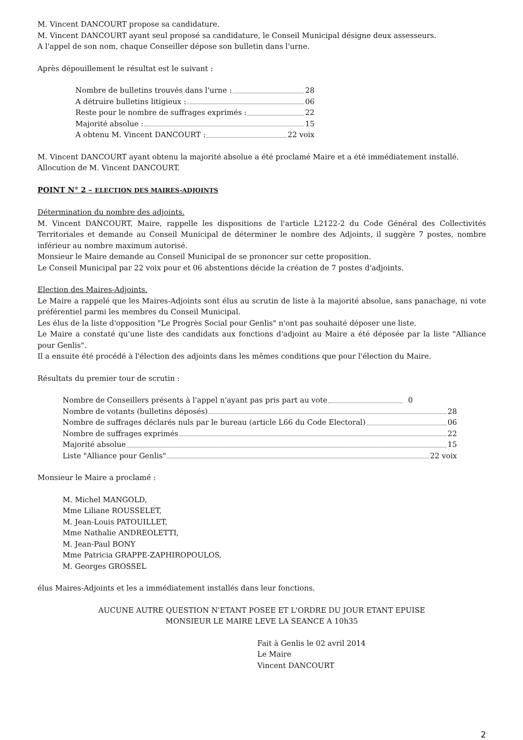M. Vincent DANCOURT propose sa candidature.
M. Vincent DANCOURT ayant seul proposé sa candidature, le Conseil Municipal désigne deux assesseurs.
A l'appel de son nom, chaque Conseiller dépose son bulletin dans l'urne.
Après dépouillement le résultat est le suivant :
Nombre de bulletins trouvés dans l'urne : 28
A détruire bulletins litigieux : 06
Reste pour le nombre de suffrages exprimés : 22
Majorité absolue : 15
A obtenu M. Vincent DANCOURT : 22 voix
M. Vincent DANCOURT ayant obtenu la majorité absolue a été proclamé Maire et a été immédiatement installé.
Allocution de M. Vincent DANCOURT.
POINT N° 2 – ELECTION DES MAIRES-ADJOINTS
Détermination du nombre des adjoints.
M. Vincent DANCOURT, Maire, rappelle les dispositions de l'article L2122-2 du Code Général des Collectivités Territoriales et demande au Conseil Municipal de déterminer le nombre des Adjoints, il suggère 7 postes, nombre inférieur au nombre maximum autorisé.
Monsieur le Maire demande au Conseil Municipal de se prononcer sur cette proposition.
Le Conseil Municipal par 22 voix pour et 06 abstentions décide la création de 7 postes d'adjoints.
Election des Maires-Adjoints.
Le Maire a rappelé que les Maires-Adjoints sont élus au scrutin de liste à la majorité absolue, sans panachage, ni vote préférentiel parmi les membres du Conseil Municipal.
Les élus de la liste d'opposition "Le Progrès Social pour Genlis" n'ont pas souhaité déposer une liste.
Le Maire a constaté qu'une liste des candidats aux fonctions d'adjoint au Maire a été déposée par la liste "Alliance pour Genlis".
Il a ensuite été procédé à l'élection des adjoints dans les mêmes conditions que pour l'élection du Maire.
Résultats du premier tour de scrutin :
Nombre de Conseillers présents à l'appel n'ayant pas pris part au vote 0
Nombre de votants (bulletins déposés) 28
Nombre de suffrages déclarés nuls par le bureau (article L66 du Code Electoral) 06
Nombre de suffrages exprimés 22
Majorité absolue 15
Liste "Alliance pour Genlis" 22 voix
Monsieur le Maire a proclamé :
M. Michel MANGOLD,
Mme Liliane ROUSSELET,
M. Jean-Louis PATOUILLET,
Mme Nathalie ANDREOLETTI,
M. Jean-Paul BONY
Mme Patricia GRAPPE-ZAPHIROPOULOS,
M. Georges GROSSEL
élus Maires-Adjoints et les a immédiatement installés dans leur fonctions.
AUCUNE AUTRE QUESTION N'ETANT POSEE ET L'ORDRE DU JOUR ETANT EPUISE
MONSIEUR LE MAIRE LEVE LA SEANCE A 10h35
Fait à Genlis le 02 avril 2014
Le Maire
Vincent DANCOURT
2